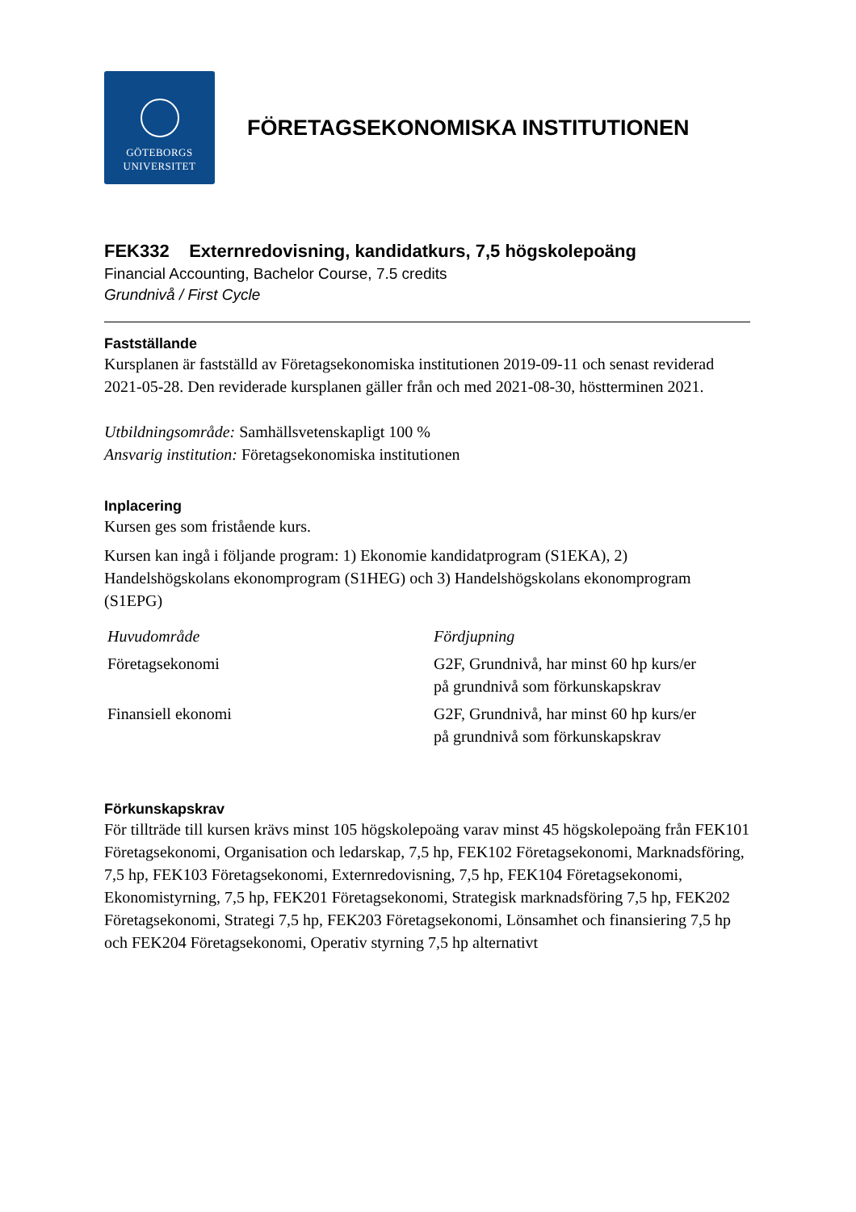GÖTEBORGS
UNIVERSITET
FÖRETAGSEKONOMISKA INSTITUTIONEN
FEK332 Externredovisning, kandidatkurs, 7,5 högskolepoäng
Financial Accounting, Bachelor Course, 7.5 credits
Grundnivå / First Cycle
Fastställande
Kursplanen är fastställd av Företagsekonomiska institutionen 2019-09-11 och senast reviderad 2021-05-28. Den reviderade kursplanen gäller från och med 2021-08-30, höstterminen 2021.
Utbildningsområde: Samhällsvetenskapligt 100 %
Ansvarig institution: Företagsekonomiska institutionen
Inplacering
Kursen ges som fristående kurs.
Kursen kan ingå i följande program: 1) Ekonomie kandidatprogram (S1EKA), 2) Handelshögskolans ekonomprogram (S1HEG) och 3) Handelshögskolans ekonomprogram (S1EPG)
| Huvudområde | Fördjupning |
| --- | --- |
| Företagsekonomi | G2F, Grundnivå, har minst 60 hp kurs/er på grundnivå som förkunskapskrav |
| Finansiell ekonomi | G2F, Grundnivå, har minst 60 hp kurs/er på grundnivå som förkunskapskrav |
Förkunskapskrav
För tillträde till kursen krävs minst 105 högskolepoäng varav minst 45 högskolepoäng från FEK101 Företagsekonomi, Organisation och ledarskap, 7,5 hp, FEK102 Företagsekonomi, Marknadsföring, 7,5 hp, FEK103 Företagsekonomi, Externredovisning, 7,5 hp, FEK104 Företagsekonomi, Ekonomistyrning, 7,5 hp, FEK201 Företagsekonomi, Strategisk marknadsföring 7,5 hp, FEK202 Företagsekonomi, Strategi 7,5 hp, FEK203 Företagsekonomi, Lönsamhet och finansiering 7,5 hp och FEK204 Företagsekonomi, Operativ styrning 7,5 hp alternativt